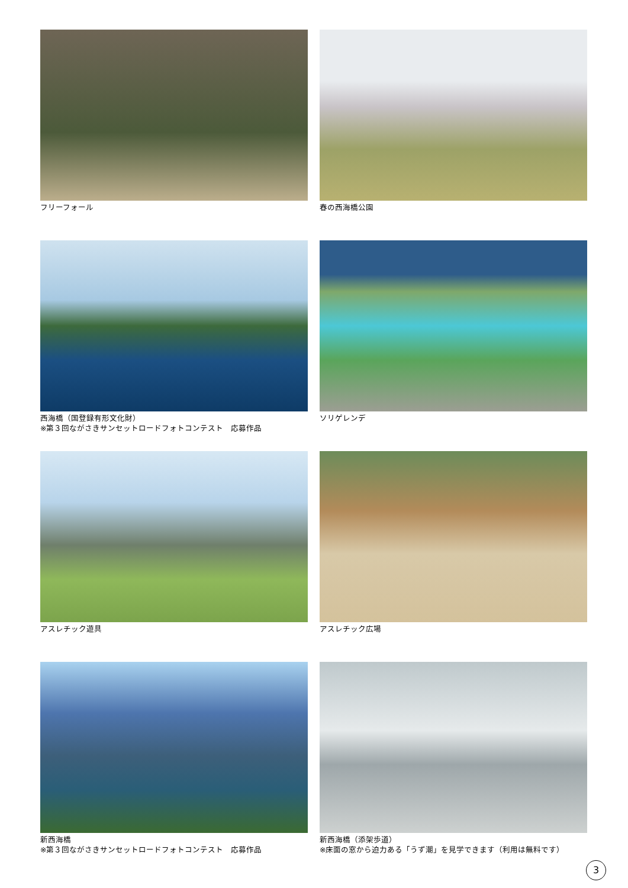フリーフォール
春の西海橋公園
西海橋（国登録有形文化財）
※第３回ながさきサンセットロードフォトコンテスト　応募作品
ソリゲレンデ
アスレチック遊具
アスレチック広場
新西海橋
※第３回ながさきサンセットロードフォトコンテスト　応募作品
新西海橋（添架歩道）
※床面の窓から迫力ある「うず潮」を見学できます（利用は無料です）
3